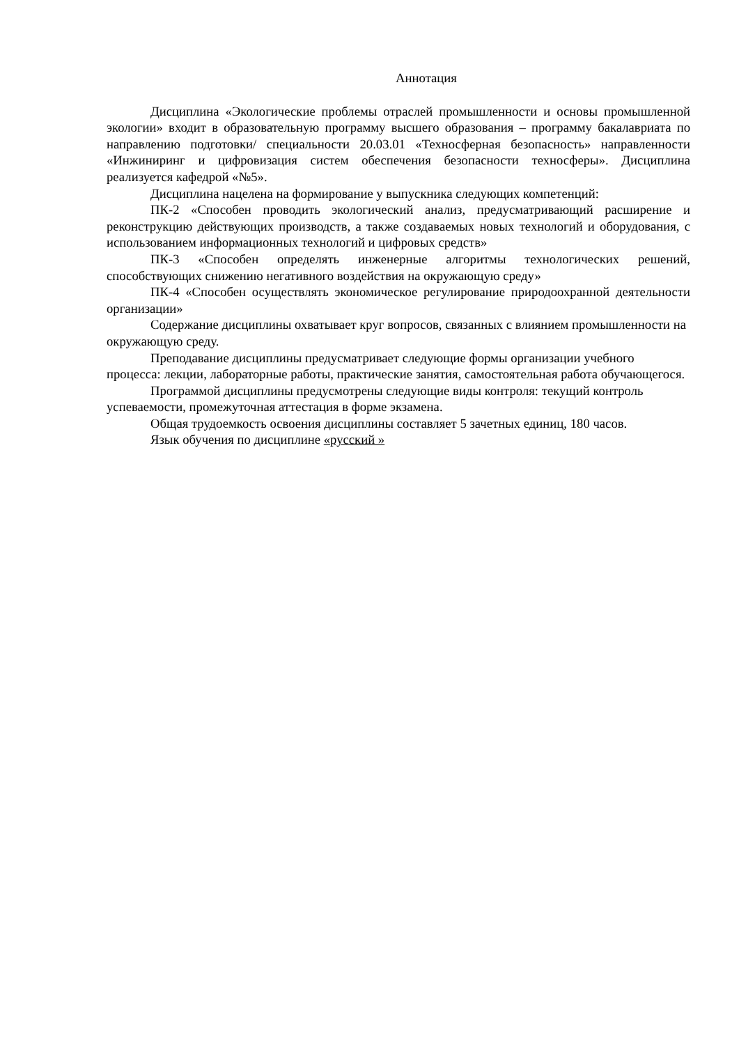Аннотация
Дисциплина «Экологические проблемы отраслей промышленности и основы промышленной экологии» входит в образовательную программу высшего образования – программу бакалавриата по направлению подготовки/ специальности 20.03.01 «Техносферная безопасность» направленности «Инжиниринг и цифровизация систем обеспечения безопасности техносферы». Дисциплина реализуется кафедрой «№5».
Дисциплина нацелена на формирование у выпускника следующих компетенций:
ПК-2 «Способен проводить экологический анализ, предусматривающий расширение и реконструкцию действующих производств, а также создаваемых новых технологий и оборудования, с использованием информационных технологий и цифровых средств»
ПК-3 «Способен определять инженерные алгоритмы технологических решений, способствующих снижению негативного воздействия на окружающую среду»
ПК-4 «Способен осуществлять экономическое регулирование природоохранной деятельности организации»
Содержание дисциплины охватывает круг вопросов, связанных с влиянием промышленности на окружающую среду.
Преподавание дисциплины предусматривает следующие формы организации учебного процесса: лекции, лабораторные работы, практические занятия, самостоятельная работа обучающегося.
Программой дисциплины предусмотрены следующие виды контроля: текущий контроль успеваемости, промежуточная аттестация в форме экзамена.
Общая трудоемкость освоения дисциплины составляет 5 зачетных единиц, 180 часов.
Язык обучения по дисциплине «русский »